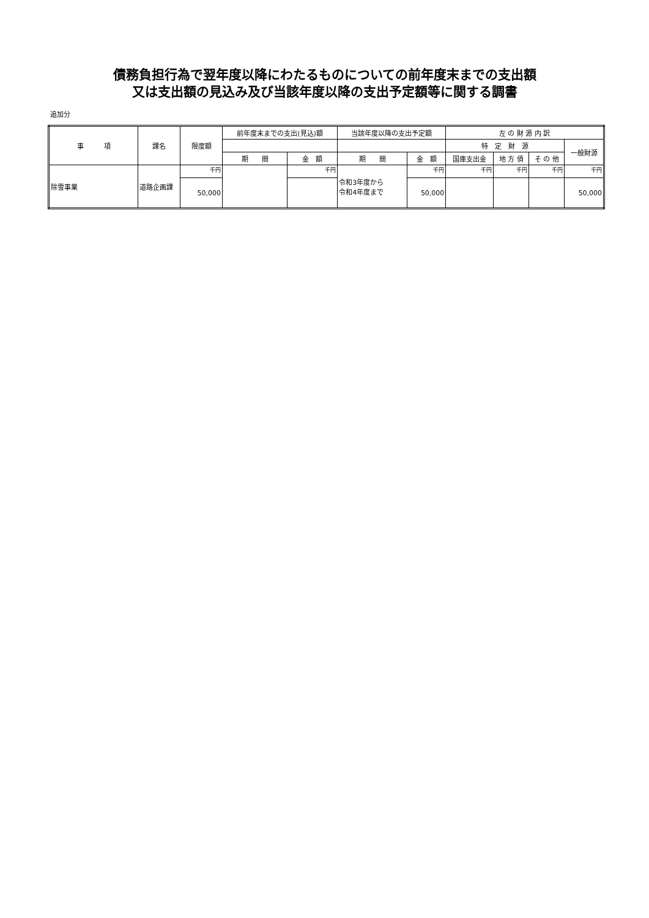債務負担行為で翌年度以降にわたるものについての前年度末までの支出額
又は支出額の見込み及び当該年度以降の支出予定額等に関する調書
追加分
| 事 項 | 課名 | 限度額 | 前年度末までの支出(見込)額 | | 当該年度以降の支出予定額 | | 左 の 財 源 内 訳 | | | |
| --- | --- | --- | --- | --- | --- | --- | --- | --- | --- | --- |
| | | | | | | | 特 定 財 源 | | | 一般財源 |
| | | | 期 間 | 金 額 | 期 間 | 金 額 | 国庫支出金 | 地 方 債 | そ の 他 | |
| 除雪事業 | 道路企画課 | 千円 | | 千円 | 令和3年度から 令和4年度まで | 千円 | 千円 | 千円 | 千円 | 千円 |
| | | 50,000 | | | | 50,000 | | | | 50,000 |